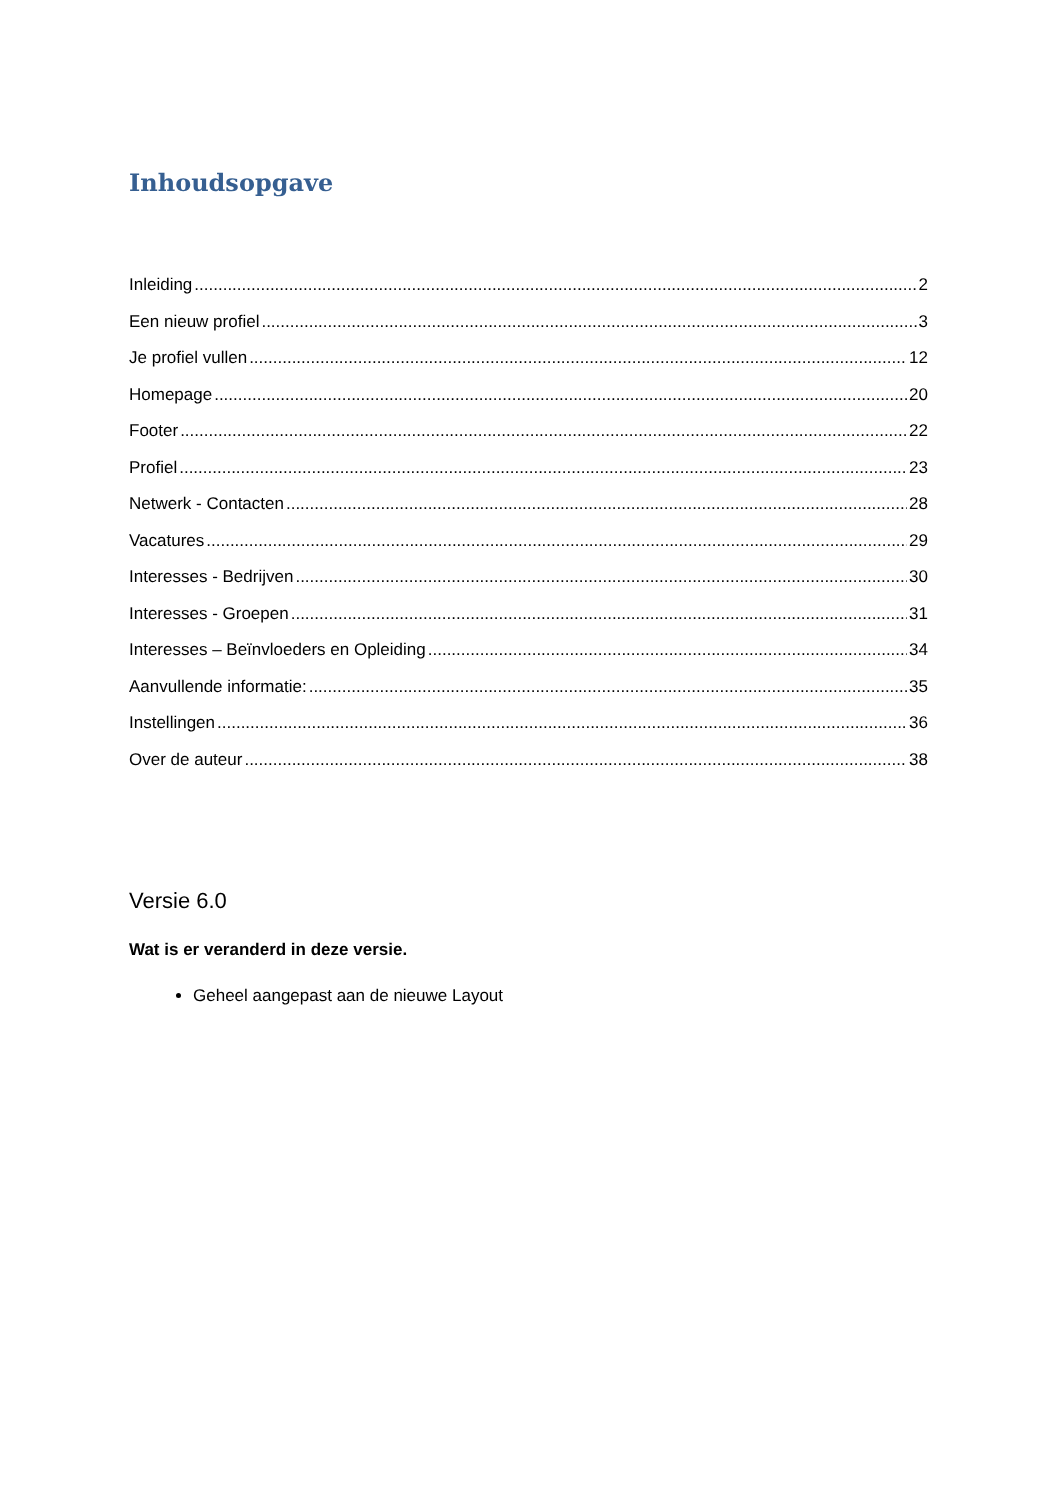Inhoudsopgave
Inleiding 2
Een nieuw profiel 3
Je profiel vullen 12
Homepage 20
Footer 22
Profiel 23
Netwerk - Contacten 28
Vacatures 29
Interesses - Bedrijven 30
Interesses - Groepen 31
Interesses – Beïnvloeders en Opleiding 34
Aanvullende informatie: 35
Instellingen 36
Over de auteur 38
Versie 6.0
Wat is er veranderd in deze versie.
Geheel aangepast aan de nieuwe Layout